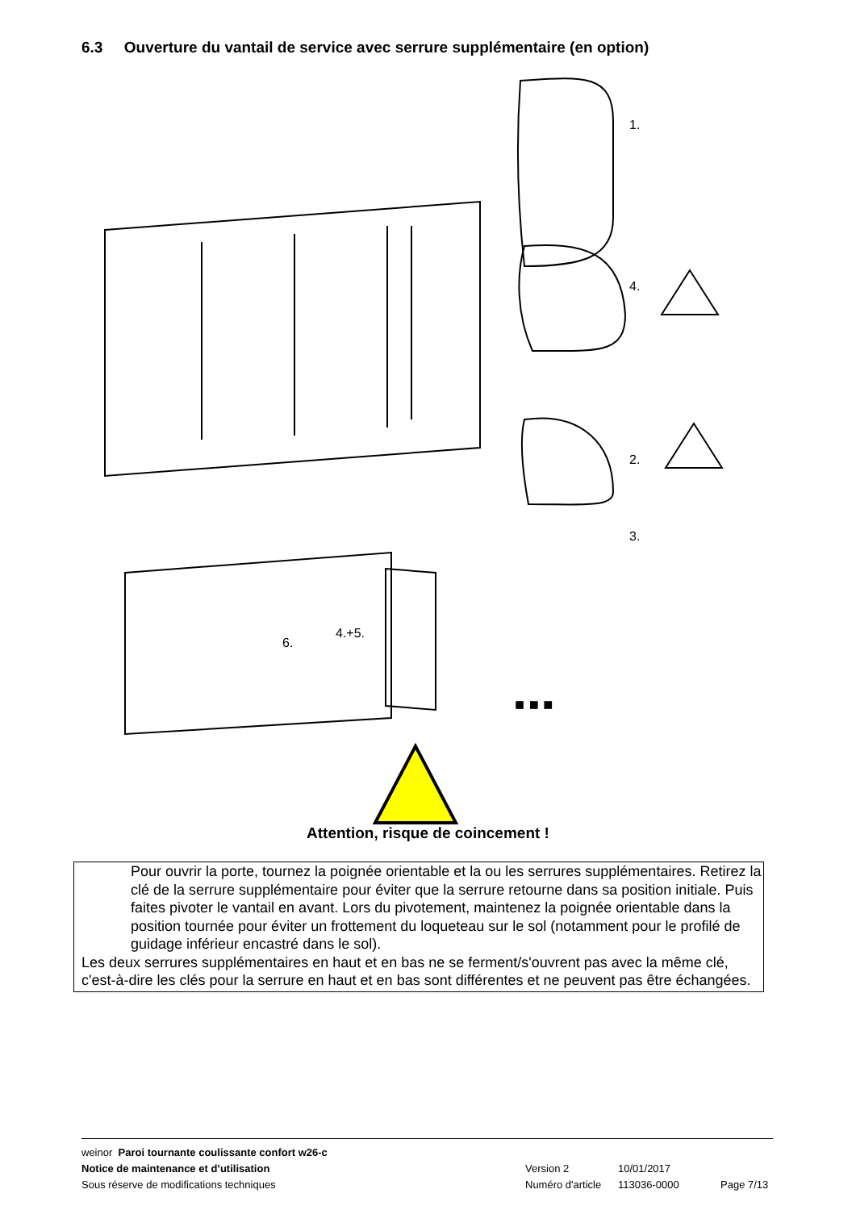6.3 Ouverture du vantail de service avec serrure supplémentaire (en option)
1.
4.
2.
3.
6.
4.+5.
■ ■ ■
Attention, risque de coincement !
Pour ouvrir la porte, tournez la poignée orientable et la ou les serrures supplémentaires. Retirez la clé de la serrure supplémentaire pour éviter que la serrure retourne dans sa position initiale. Puis faites pivoter le vantail en avant. Lors du pivotement, maintenez la poignée orientable dans la position tournée pour éviter un frottement du loqueteau sur le sol (notamment pour le profilé de guidage inférieur encastré dans le sol).
Les deux serrures supplémentaires en haut et en bas ne se ferment/s'ouvrent pas avec la même clé, c'est-à-dire les clés pour la serrure en haut et en bas sont différentes et ne peuvent pas être échangées.
weinor Paroi tournante coulissante confort w26-c
Notice de maintenance et d’utilisation Version 2 10/01/2017
Sous réserve de modifications techniques Numéro d'article 113036-0000 Page 7/13